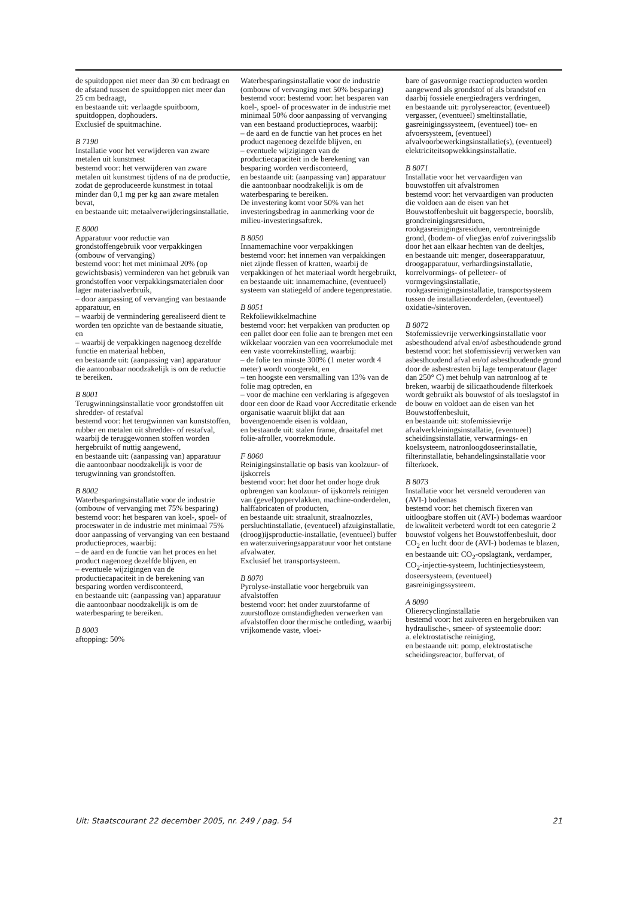de spuitdoppen niet meer dan 30 cm bedraagt en de afstand tussen de spuitdoppen niet meer dan 25 cm bedraagt,
en bestaande uit: verlaagde spuitboom, spuitdoppen, dophouders.
Exclusief de spuitmachine.
B 7190
Installatie voor het verwijderen van zware metalen uit kunstmest
bestemd voor: het verwijderen van zware metalen uit kunstmest tijdens of na de productie, zodat de geproduceerde kunstmest in totaal minder dan 0,1 mg per kg aan zware metalen bevat,
en bestaande uit: metaalverwijderingsinstallatie.
E 8000
Apparatuur voor reductie van grondstoffengebruik voor verpakkingen (ombouw of vervanging)
bestemd voor: het met minimaal 20% (op gewichtsbasis) verminderen van het gebruik van grondstoffen voor verpakkingsmaterialen door lager materiaalverbruik,
– door aanpassing of vervanging van bestaande apparatuur, en
– waarbij de vermindering gerealiseerd dient te worden ten opzichte van de bestaande situatie, en
– waarbij de verpakkingen nagenoeg dezelfde functie en materiaal hebben,
en bestaande uit: (aanpassing van) apparatuur die aantoonbaar noodzakelijk is om de reductie te bereiken.
B 8001
Terugwinningsinstallatie voor grondstoffen uit shredder- of restafval
bestemd voor: het terugwinnen van kunststoffen, rubber en metalen uit shredder- of restafval, waarbij de teruggewonnen stoffen worden hergebruikt of nuttig aangewend,
en bestaande uit: (aanpassing van) apparatuur die aantoonbaar noodzakelijk is voor de terugwinning van grondstoffen.
B 8002
Waterbesparingsinstallatie voor de industrie (ombouw of vervanging met 75% besparing)
bestemd voor: het besparen van koel-, spoel- of proceswater in de industrie met minimaal 75% door aanpassing of vervanging van een bestaand productieproces, waarbij:
– de aard en de functie van het proces en het product nagenoeg dezelfde blijven, en
– eventuele wijzigingen van de productiecapaciteit in de berekening van besparing worden verdisconteerd,
en bestaande uit: (aanpassing van) apparatuur die aantoonbaar noodzakelijk is om de waterbesparing te bereiken.
B 8003
aftopping: 50%
Waterbesparingsinstallatie voor de industrie (ombouw of vervanging met 50% besparing)
bestemd voor: bestemd voor: het besparen van koel-, spoel- of proceswater in de industrie met minimaal 50% door aanpassing of vervanging van een bestaand productieproces, waarbij:
– de aard en de functie van het proces en het product nagenoeg dezelfde blijven, en
– eventuele wijzigingen van de productiecapaciteit in de berekening van besparing worden verdisconteerd,
en bestaande uit: (aanpassing van) apparatuur die aantoonbaar noodzakelijk is om de waterbesparing te bereiken.
De investering komt voor 50% van het investeringsbedrag in aanmerking voor de milieu-investeringsaftrek.
B 8050
Innamemachine voor verpakkingen
bestemd voor: het innemen van verpakkingen niet zijnde flessen of kratten, waarbij de verpakkingen of het materiaal wordt hergebruikt,
en bestaande uit: innamemachine, (eventueel) systeem van statiegeld of andere tegenprestatie.
B 8051
Rekfoliewikkelmachine
bestemd voor: het verpakken van producten op een pallet door een folie aan te brengen met een wikkelaar voorzien van een voorrekmodule met een vaste voorrekinstelling, waarbij:
– de folie ten minste 300% (1 meter wordt 4 meter) wordt voorgerekt, en
– ten hoogste een versmalling van 13% van de folie mag optreden, en
– voor de machine een verklaring is afgegeven door een door de Raad voor Accreditatie erkende organisatie waaruit blijkt dat aan bovengenoemde eisen is voldaan,
en bestaande uit: stalen frame, draaitafel met folie-afroller, voorrekmodule.
F 8060
Reinigingsinstallatie op basis van koolzuur- of ijskorrels
bestemd voor: het door het onder hoge druk opbrengen van koolzuur- of ijskorrels reinigen van (gevel)oppervlakken, machine-onderdelen, halffabricaten of producten,
en bestaande uit: straalunit, straalnozzles, persluchtinstallatie, (eventueel) afzuiginstallatie, (droog)ijsproductie-installatie, (eventueel) buffer en waterzuiveringsapparatuur voor het ontstane afvalwater.
Exclusief het transportsysteem.
B 8070
Pyrolyse-installatie voor hergebruik van afvalstoffen
bestemd voor: het onder zuurstofarme of zuurstofloze omstandigheden verwerken van afvalstoffen door thermische ontleding, waarbij vrijkomende vaste, vloei-
bare of gasvormige reactieproducten worden aangewend als grondstof of als brandstof en daarbij fossiele energiedragers verdringen,
en bestaande uit: pyrolysereactor, (eventueel) vergasser, (eventueel) smeltinstallatie, gasreinigingssysteem, (eventueel) toe- en afvoersysteem, (eventueel) afvalvoorbewerkingsinstallatie(s), (eventueel) elektriciteitsopwekkingsinstallatie.
B 8071
Installatie voor het vervaardigen van bouwstoffen uit afvalstromen
bestemd voor: het vervaardigen van producten die voldoen aan de eisen van het Bouwstoffenbesluit uit baggerspecie, boorslib, grondreinigingsresiduen, rookgasreinigingsresiduen, verontreinigde grond, (bodem- of vlieg)as en/of zuiveringsslib door het aan elkaar hechten van de deeltjes,
en bestaande uit: menger, doseerapparatuur, droogapparatuur, verhardingsinstallatie, korrelvormings- of pelleteer- of vormgevingsinstallatie, rookgasreinigingsinstallatie, transportsysteem tussen de installatieonderdelen, (eventueel) oxidatie-/sinteroven.
B 8072
Stofemissievrije verwerkingsinstallatie voor asbesthoudend afval en/of asbesthoudende grond
bestemd voor: het stofemissievrij verwerken van asbesthoudend afval en/of asbesthoudende grond door de asbestresten bij lage temperatuur (lager dan 250° C) met behulp van natronloog af te breken, waarbij de silicaathoudende filterkoek wordt gebruikt als bouwstof of als toeslagstof in de bouw en voldoet aan de eisen van het Bouwstoffenbesluit,
en bestaande uit: stofemissievrije afvalverkleiningsinstallatie, (eventueel) scheidingsinstallatie, verwarmings- en koelsysteem, natronloogdoseerinstallatie, filterinstallatie, behandelingsinstallatie voor filterkoek.
B 8073
Installatie voor het versneld verouderen van (AVI-) bodemas
bestemd voor: het chemisch fixeren van uitloogbare stoffen uit (AVI-) bodemas waardoor de kwaliteit verbeterd wordt tot een categorie 2 bouwstof volgens het Bouwstoffenbesluit, door CO<sub>2</sub> en lucht door de (AVI-) bodemas te blazen,
en bestaande uit: CO<sub>2</sub>-opslagtank, verdamper, CO<sub>2</sub>-injectie-systeem, luchtinjectiesysteem, doseersysteem, (eventueel) gasreinigingssysteem.
A 8090
Olierecyclinginstallatie
bestemd voor: het zuiveren en hergebruiken van hydraulische-, smeer- of systeemolie door:
a. elektrostatische reiniging,
en bestaande uit: pomp, elektrostatische scheidingsreactor, buffervat, of
Uit: Staatscourant 22 december 2005, nr. 249 / pag. 54 21